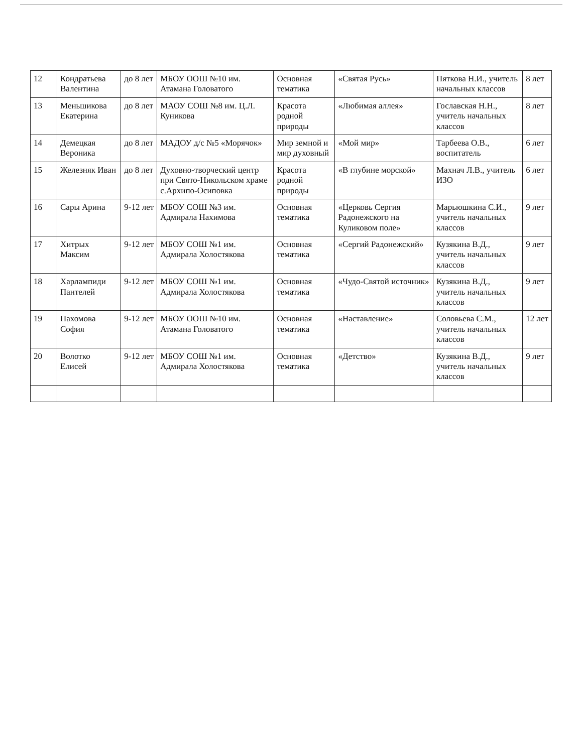| 12 | Кондратьева Валентина | до 8 лет | МБОУ ООШ №10 им. Атамана Головатого | Основная тематика | «Святая Русь» | Пяткова Н.И., учитель начальных классов | 8 лет |
| 13 | Меньшикова Екатерина | до 8 лет | МАОУ СОШ №8 им. Ц.Л. Куникова | Красота родной природы | «Любимая аллея» | Гославская Н.Н., учитель начальных классов | 8 лет |
| 14 | Демецкая Вероника | до 8 лет | МАДОУ д/с №5 «Морячок» | Мир земной и мир духовный | «Мой мир» | Тарбеева О.В., воспитатель | 6 лет |
| 15 | Железняк Иван | до 8 лет | Духовно-творческий центр при Свято-Никольском храме с.Архипо-Осиповка | Красота родной природы | «В глубине морской» | Махнач Л.В., учитель ИЗО | 6 лет |
| 16 | Сары Арина | 9-12 лет | МБОУ СОШ №3 им. Адмирала Нахимова | Основная тематика | «Церковь Сергия Радонежского на Куликовом поле» | Марьюшкина С.И., учитель начальных классов | 9 лет |
| 17 | Хитрых Максим | 9-12 лет | МБОУ СОШ №1 им. Адмирала Холостякова | Основная тематика | «Сергий Радонежский» | Кузякина В.Д., учитель начальных классов | 9 лет |
| 18 | Харлампиди Пантелей | 9-12 лет | МБОУ СОШ №1 им. Адмирала Холостякова | Основная тематика | «Чудо-Святой источник» | Кузякина В.Д., учитель начальных классов | 9 лет |
| 19 | Пахомова София | 9-12 лет | МБОУ ООШ №10 им. Атамана Головатого | Основная тематика | «Наставление» | Соловьева С.М., учитель начальных классов | 12 лет |
| 20 | Волотко Елисей | 9-12 лет | МБОУ СОШ №1 им. Адмирала Холостякова | Основная тематика | «Детство» | Кузякина В.Д., учитель начальных классов | 9 лет |